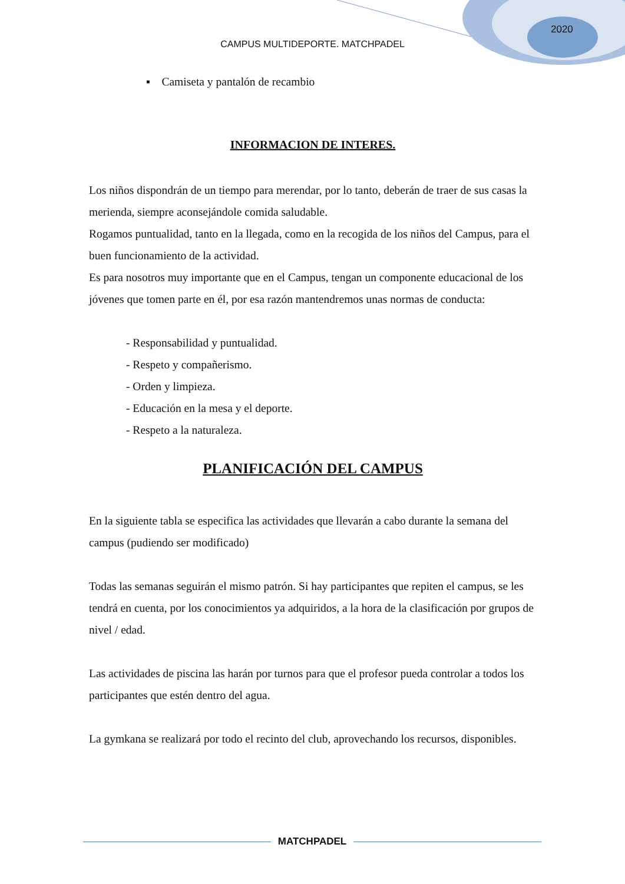2020
CAMPUS MULTIDEPORTE. MATCHPADEL
▪ Camiseta y pantalón de recambio
INFORMACION DE INTERES.
Los niños dispondrán de un tiempo para merendar, por lo tanto, deberán de traer de sus casas la merienda, siempre aconsejándole comida saludable.
Rogamos puntualidad, tanto en la llegada, como en la recogida de los niños del Campus, para el buen funcionamiento de la actividad.
Es para nosotros muy importante que en el Campus, tengan un componente educacional de los jóvenes que tomen parte en él, por esa razón mantendremos unas normas de conducta:
- Responsabilidad y puntualidad.
- Respeto y compañerismo.
- Orden y limpieza.
- Educación en la mesa y el deporte.
- Respeto a la naturaleza.
PLANIFICACIÓN DEL CAMPUS
En la siguiente tabla se especifica las actividades que llevarán a cabo durante la semana del campus (pudiendo ser modificado)
Todas las semanas seguirán el mismo patrón. Si hay participantes que repiten el campus, se les tendrá en cuenta, por los conocimientos ya adquiridos, a la hora de la clasificación por grupos de nivel / edad.
Las actividades de piscina las harán por turnos para que el profesor pueda controlar a todos los participantes que estén dentro del agua.
La gymkana se realizará por todo el recinto del club, aprovechando los recursos, disponibles.
MATCHPADEL